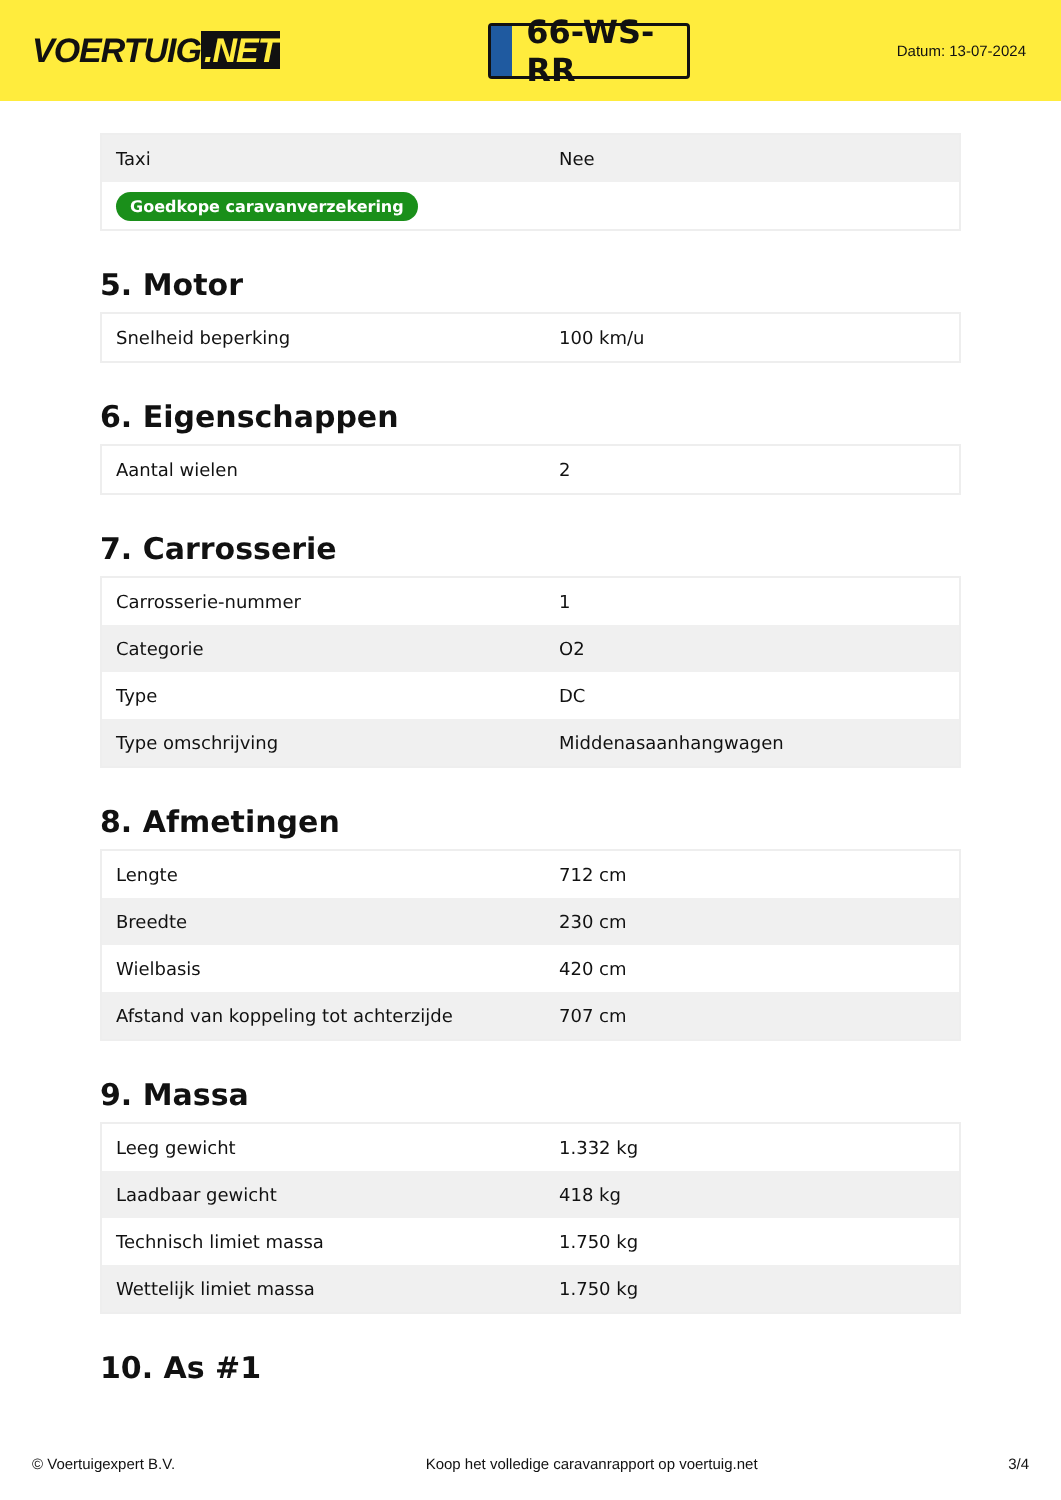VOERTUIG.NET
66-WS-RR
Datum: 13-07-2024
| Taxi | Nee |
| Goedkope caravanverzekering | |
5. Motor
| Snelheid beperking | 100 km/u |
6. Eigenschappen
| Aantal wielen | 2 |
7. Carrosserie
| Carrosserie-nummer | 1 |
| Categorie | O2 |
| Type | DC |
| Type omschrijving | Middenasaanhangwagen |
8. Afmetingen
| Lengte | 712 cm |
| Breedte | 230 cm |
| Wielbasis | 420 cm |
| Afstand van koppeling tot achterzijde | 707 cm |
9. Massa
| Leeg gewicht | 1.332 kg |
| Laadbaar gewicht | 418 kg |
| Technisch limiet massa | 1.750 kg |
| Wettelijk limiet massa | 1.750 kg |
10. As #1
© Voertuigexpert B.V. Koop het volledige caravanrapport op voertuig.net 3/4